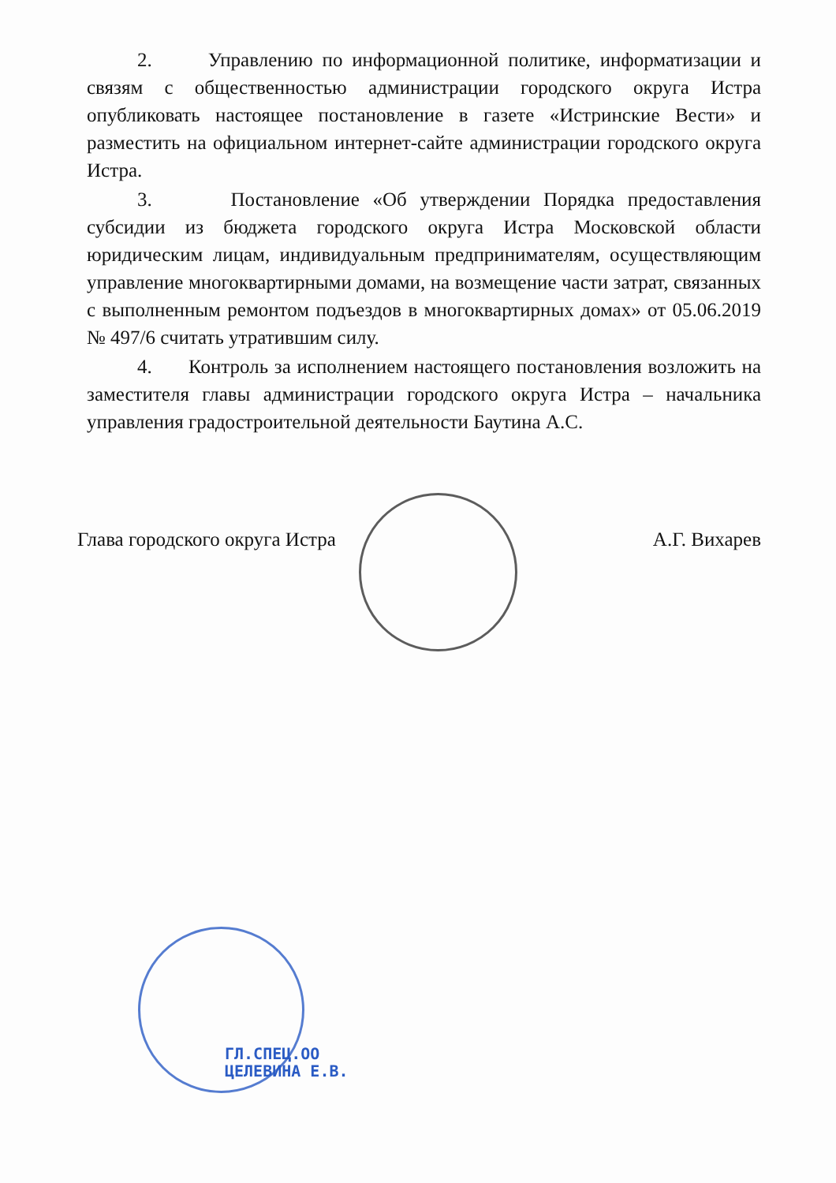2. Управлению по информационной политике, информатизации и связям с общественностью администрации городского округа Истра опубликовать настоящее постановление в газете «Истринские Вести» и разместить на официальном интернет-сайте администрации городского округа Истра.
3. Постановление «Об утверждении Порядка предоставления субсидии из бюджета городского округа Истра Московской области юридическим лицам, индивидуальным предпринимателям, осуществляющим управление многоквартирными домами, на возмещение части затрат, связанных с выполненным ремонтом подъездов в многоквартирных домах» от 05.06.2019 № 497/6 считать утратившим силу.
4. Контроль за исполнением настоящего постановления возложить на заместителя главы администрации городского округа Истра – начальника управления градостроительной деятельности Баутина А.С.
Глава городского округа Истра А.Г. Вихарев
ГЛ.СПЕЦ.ОО
ЦЕЛЕВИНА Е.В.